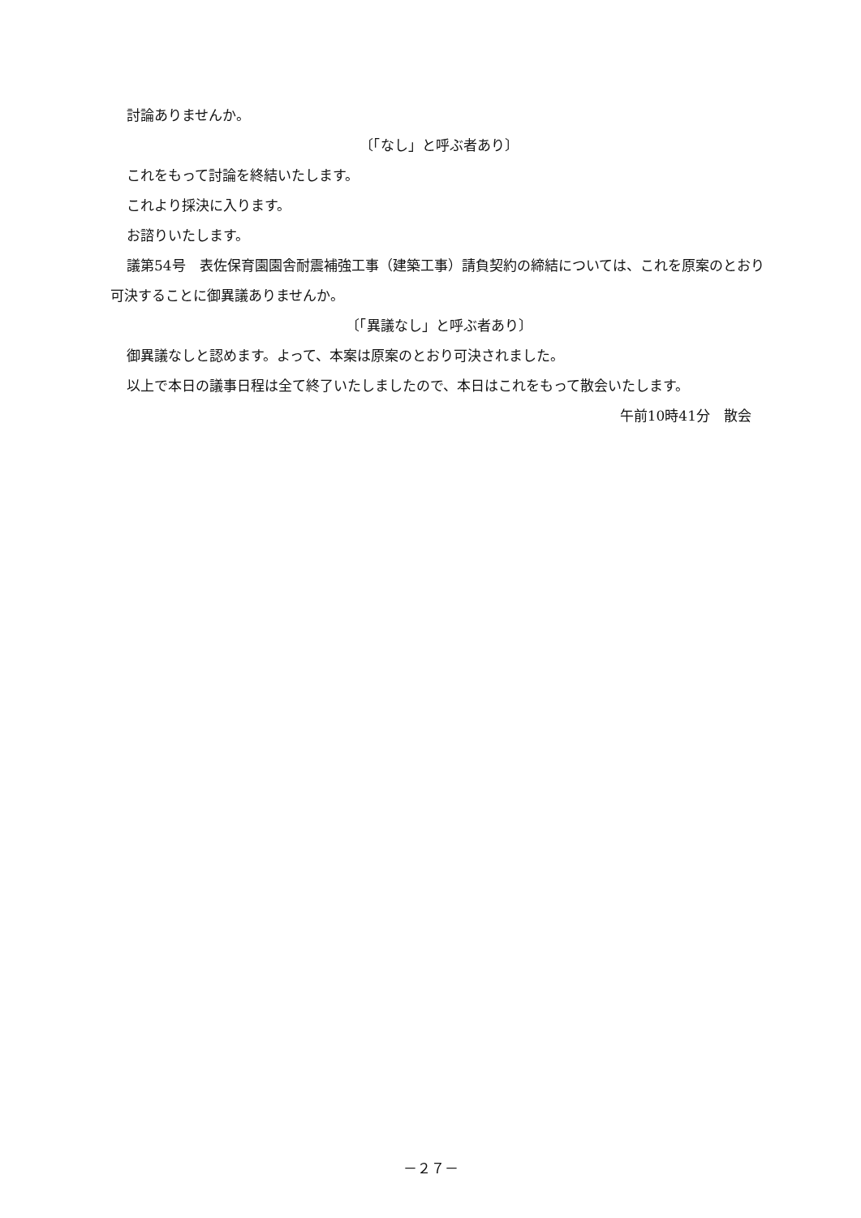討論ありませんか。
〔「なし」と呼ぶ者あり〕
これをもって討論を終結いたします。
これより採決に入ります。
お諮りいたします。
議第54号　表佐保育園園舎耐震補強工事（建築工事）請負契約の締結については、これを原案のとおり可決することに御異議ありませんか。
〔「異議なし」と呼ぶ者あり〕
御異議なしと認めます。よって、本案は原案のとおり可決されました。
以上で本日の議事日程は全て終了いたしましたので、本日はこれをもって散会いたします。
午前10時41分　散会
－２７－